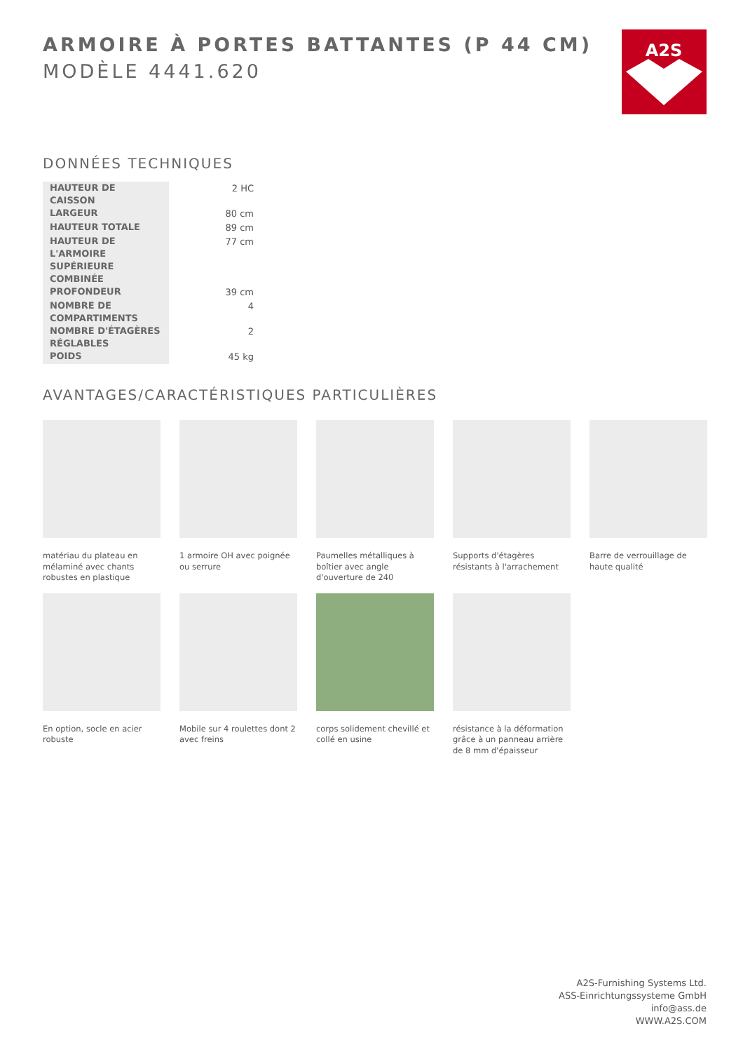A2S
ARMOIRE À PORTES BATTANTES (P 44 CM)
MODÈLE 4441.620
DONNÉES TECHNIQUES
| HAUTEUR DE CAISSON | 2 HC |
| LARGEUR | 80 cm |
| HAUTEUR TOTALE | 89 cm |
| HAUTEUR DE L'ARMOIRE SUPÉRIEURE COMBINÉE | 77 cm |
| PROFONDEUR | 39 cm |
| NOMBRE DE COMPARTIMENTS | 4 |
| NOMBRE D'ÉTAGÈRES RÉGLABLES | 2 |
| POIDS | 45 kg |
AVANTAGES/CARACTÉRISTIQUES PARTICULIÈRES
matériau du plateau en mélaminé avec chants robustes en plastique
1 armoire OH avec poignée ou serrure
Paumelles métalliques à boîtier avec angle d'ouverture de 240
Supports d'étagères résistants à l'arrachement
Barre de verrouillage de haute qualité
En option, socle en acier robuste
Mobile sur 4 roulettes dont 2 avec freins
corps solidement chevillé et collé en usine
résistance à la déformation grâce à un panneau arrière de 8 mm d'épaisseur
A2S-Furnishing Systems Ltd.
ASS-Einrichtungssysteme GmbH
info@ass.de
WWW.A2S.COM